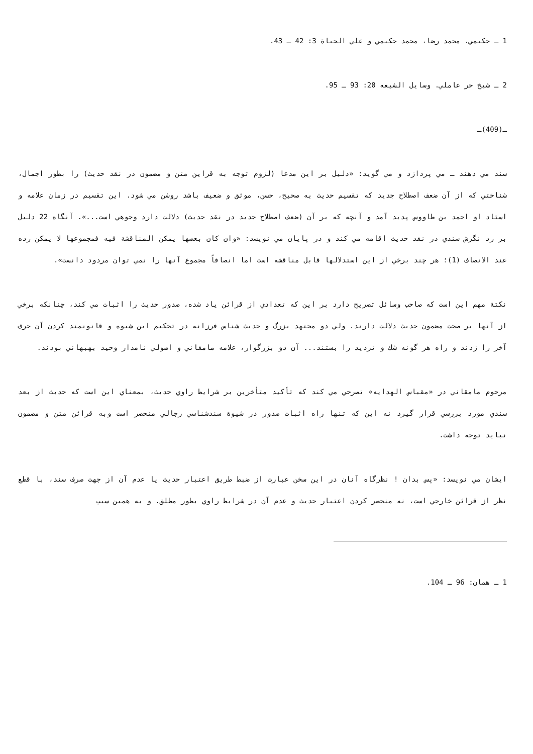1 ـ حكيمي، محمد رضا، محمد حكيمي و علي الحياة 3: 42 ـ 43.
2 ـ شيخ حر عاملي. وسايل الشيعه 20: 93 ـ 95.
ـ(409)ـ
سند مي دهند ـ مي پردازد و مي گويد: «دليل بر اين مدعا (لزوم توجه به قراين متن و مضمون در نقد حديث) را بطور اجمال، شناختي كه از آن ضعف اصطلاح جديد كه تقسيم حديث به صحيح، حسن، موثق و ضعيف باشد روشن مي شود. اين تقسيم در زمان علامه و استاد او احمد بن طاووس پديد آمد و آنچه كه بر آن (ضعف اصطلاح جديد در نقد حديث) دلالت دارد وجوهي است...». آنگاه 22 دليل بر رد نگرش سندي در نقد حديث اقامه مي كند و در پايان مي نويسد: «وان كان بعضها يمكن المناقشة فيه فمجموعها لا يمكن رده عند الانصاف (1)؛ هر چند برخي از اين استدلالها قابل مناقشه است اما انصافاً مجموع آنها را نمي توان مردود دانست».
نكتة مهم اين است كه صاحب وسائل تصريح دارد بر اين كه تعدادي از قرائن ياد شده، صدور حديث را اثبات مي كند، چنانكه برخي از آنها بر صحت مضمون حديث دلالت دارند. ولي دو مجتهد بزرگ و حديث شناس فرزانه در تحكيم اين شيوه و قانونمند كردن آن حرف آخر را زدند و راه هر گونه شك و ترديد را بستند... آن دو بزرگوار، علامه مامقاني و اصولي نامدار وحيد بهبهاني بودند.
مرحوم مامقاني در «مقباس الهدايه» تصرحي مي كند كه تأكيد متأخرين بر شرايط راوي حديث، بمعناي اين است كه حديث از بعد سندي مورد بررسي قرار گيرد نه اين كه تنها راه اثبات صدور در شيوة سندشناسي رجالي منحصر است وبه قرائن متن و مضمون نبايد توجه داشت.
ايشان مي نويسد: «پس بدان ! نظرگاه آنان در اين سخن عبارت از ضبط طريق اعتبار حديث يا عدم آن از جهت صرف سند، با قطع نظر از قرائن خارجي است، نه منحصر كردن اعتبار حديث و عدم آن در شرايط راوي بطور مطلق. و به همين سبب
1 ـ همان: 96 ـ 104.